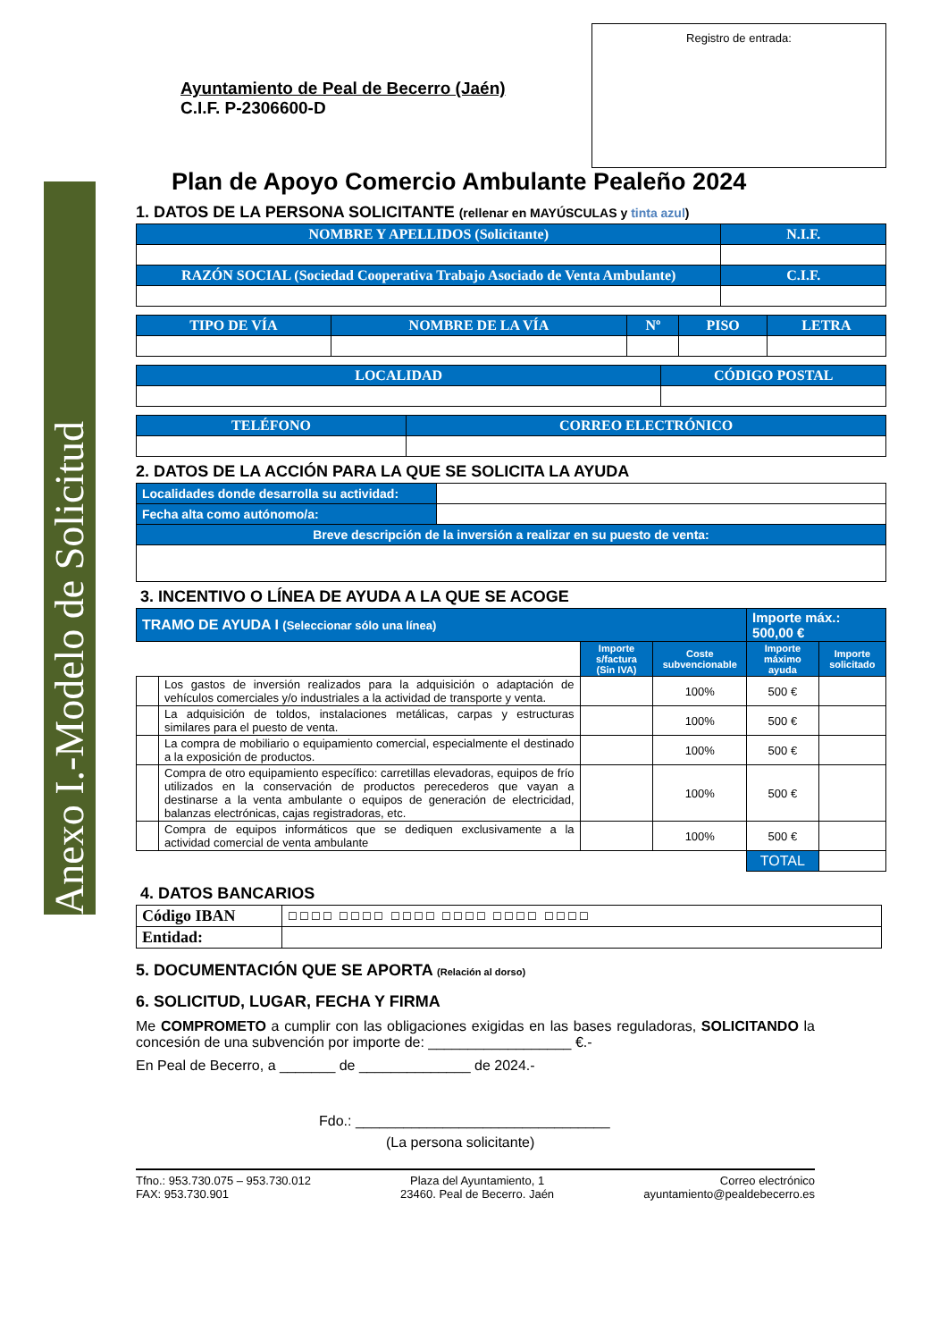Anexo I.-Modelo de Solicitud
Ayuntamiento de Peal de Becerro (Jaén)
C.I.F. P-2306600-D
Registro de entrada:
Plan de Apoyo Comercio Ambulante Pealeño 2024
1. DATOS DE LA PERSONA SOLICITANTE (rellenar en MAYÚSCULAS y tinta azul)
| NOMBRE Y APELLIDOS (Solicitante) | N.I.F. |
| RAZÓN SOCIAL (Sociedad Cooperativa Trabajo Asociado de Venta Ambulante) | C.I.F. |
| TIPO DE VÍA | NOMBRE DE LA VÍA | Nº | PISO | LETRA |
| LOCALIDAD | CÓDIGO POSTAL |
| TELÉFONO | CORREO ELECTRÓNICO |
2. DATOS DE LA ACCIÓN PARA LA QUE SE SOLICITA LA AYUDA
| Localidades donde desarrolla su actividad: | |
| Fecha alta como autónomo/a: | |
| Breve descripción de la inversión a realizar en su puesto de venta: | |
3. INCENTIVO O LÍNEA DE AYUDA A LA QUE SE ACOGE
| TRAMO DE AYUDA I (Seleccionar sólo una línea) | | | | Importe máx.: 500,00 € | |
| | | Importe s/factura (Sin IVA) | Coste subvencionable | Importe máximo ayuda | Importe solicitado |
| | Los gastos de inversión realizados para la adquisición o adaptación de vehículos comerciales y/o industriales a la actividad de transporte y venta. | | 100% | 500 € | |
| | La adquisición de toldos, instalaciones metálicas, carpas y estructuras similares para el puesto de venta. | | 100% | 500 € | |
| | La compra de mobiliario o equipamiento comercial, especialmente el destinado a la exposición de productos. | | 100% | 500 € | |
| | Compra de otro equipamiento específico: carretillas elevadoras, equipos de frío utilizados en la conservación de productos perecederos que vayan a destinarse a la venta ambulante o equipos de generación de electricidad, balanzas electrónicas, cajas registradoras, etc. | | 100% | 500 € | |
| | Compra de equipos informáticos que se dediquen exclusivamente a la actividad comercial de venta ambulante | | 100% | 500 € | |
| | | | | TOTAL | |
4. DATOS BANCARIOS
| Código IBAN | ☐☐☐☐ ☐☐☐☐ ☐☐☐☐ ☐☐☐☐ ☐☐☐☐ ☐☐☐☐ |
| Entidad: | |
5. DOCUMENTACIÓN QUE SE APORTA (Relación al dorso)
6. SOLICITUD, LUGAR, FECHA Y FIRMA
Me COMPROMETO a cumplir con las obligaciones exigidas en las bases reguladoras, SOLICITANDO la concesión de una subvención por importe de: __________________ €.-
En Peal de Becerro, a _______ de ______________ de 2024.-
Fdo.: ________________________________
(La persona solicitante)
Tfno.: 953.730.075 – 953.730.012
FAX: 953.730.901
Plaza del Ayuntamiento, 1
23460. Peal de Becerro. Jaén
Correo electrónico
ayuntamiento@pealdebecerro.es